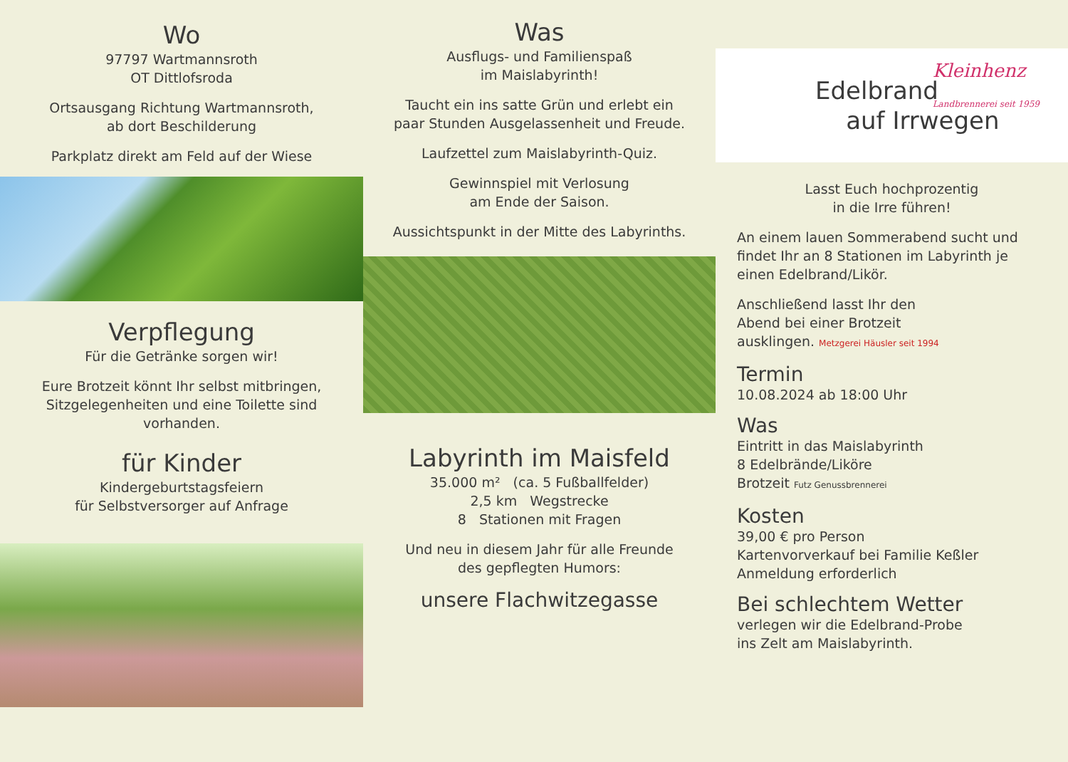Wo
97797 Wartmannsroth
OT Dittlofsroda
Ortsausgang Richtung Wartmannsroth,
ab dort Beschilderung
Parkplatz direkt am Feld auf der Wiese
Verpflegung
Für die Getränke sorgen wir!
Eure Brotzeit könnt Ihr selbst mitbringen,
Sitzgelegenheiten und eine Toilette sind
vorhanden.
für Kinder
Kindergeburtstagsfeiern
für Selbstversorger auf Anfrage
Was
Ausflugs- und Familienspaß
im Maislabyrinth!
Taucht ein ins satte Grün und erlebt ein
paar Stunden Ausgelassenheit und Freude.
Laufzettel zum Maislabyrinth-Quiz.
Gewinnspiel mit Verlosung
am Ende der Saison.
Aussichtspunkt in der Mitte des Labyrinths.
Labyrinth im Maisfeld
35.000 m² (ca. 5 Fußballfelder)
2,5 km Wegstrecke
8 Stationen mit Fragen
Und neu in diesem Jahr für alle Freunde
des gepflegten Humors:
unsere Flachwitzegasse
Edelbrand
auf Irrwegen
Kleinhenz
Landbrennerei seit 1959
Lasst Euch hochprozentig
in die Irre führen!
An einem lauen Sommerabend sucht und findet Ihr an 8 Stationen im Labyrinth je einen Edelbrand/Likör.
Anschließend lasst Ihr den
Abend bei einer Brotzeit
ausklingen. Metzgerei Häusler seit 1994
Termin
10.08.2024 ab 18:00 Uhr
Was
Eintritt in das Maislabyrinth
8 Edelbrände/Liköre
Brotzeit Futz Genussbrennerei
Kosten
39,00 € pro Person
Kartenvorverkauf bei Familie Keßler
Anmeldung erforderlich
Bei schlechtem Wetter
verlegen wir die Edelbrand-Probe
ins Zelt am Maislabyrinth.